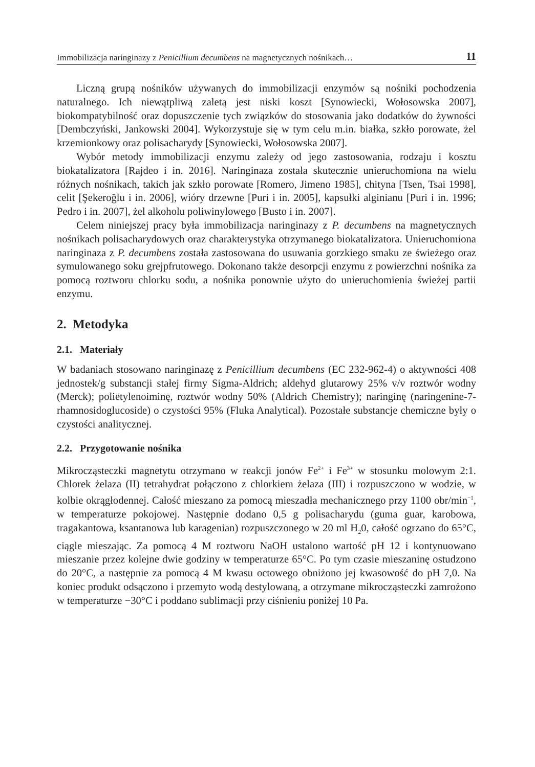Immobilizacja naringinazy z Penicillium decumbens na magnetycznych nośnikach… 11
Liczną grupą nośników używanych do immobilizacji enzymów są nośniki pochodzenia naturalnego. Ich niewątpliwą zaletą jest niski koszt [Synowiecki, Wołosowska 2007], biokompatybilność oraz dopuszczenie tych związków do stosowania jako dodatków do żywności [Dembczyński, Jankowski 2004]. Wykorzystuje się w tym celu m.in. białka, szkło porowate, żel krzemionkowy oraz polisacharydy [Synowiecki, Wołosowska 2007].
Wybór metody immobilizacji enzymu zależy od jego zastosowania, rodzaju i kosztu biokatalizatora [Rajdeo i in. 2016]. Naringinaza została skutecznie unieruchomiona na wielu różnych nośnikach, takich jak szkło porowate [Romero, Jimeno 1985], chityna [Tsen, Tsai 1998], celit [Şekeroğlu i in. 2006], wióry drzewne [Puri i in. 2005], kapsułki alginianu [Puri i in. 1996; Pedro i in. 2007], żel alkoholu poliwinylowego [Busto i in. 2007].
Celem niniejszej pracy była immobilizacja naringinazy z P. decumbens na magnetycznych nośnikach polisacharydowych oraz charakterystyka otrzymanego biokatalizatora. Unieruchomiona naringinaza z P. decumbens została zastosowana do usuwania gorzkiego smaku ze świeżego oraz symulowanego soku grejpfrutowego. Dokonano także desorpcji enzymu z powierzchni nośnika za pomocą roztworu chlorku sodu, a nośnika ponownie użyto do unieruchomienia świeżej partii enzymu.
2. Metodyka
2.1. Materiały
W badaniach stosowano naringinazę z Penicillium decumbens (EC 232-962-4) o aktywności 408 jednostek/g substancji stałej firmy Sigma-Aldrich; aldehyd glutarowy 25% v/v roztwór wodny (Merck); polietylenoiminę, roztwór wodny 50% (Aldrich Chemistry); naringinę (naringenine-7-rhamnosidoglucoside) o czystości 95% (Fluka Analytical). Pozostałe substancje chemiczne były o czystości analitycznej.
2.2. Przygotowanie nośnika
Mikrocząsteczki magnetytu otrzymano w reakcji jonów Fe<sup>2+</sup> i Fe<sup>3+</sup> w stosunku molowym 2:1. Chlorek żelaza (II) tetrahydrat połączono z chlorkiem żelaza (III) i rozpuszczono w wodzie, w kolbie okrągłodennej. Całość mieszano za pomocą mieszadła mechanicznego przy 1100 obr/min<sup>−1</sup>, w temperaturze pokojowej. Następnie dodano 0,5 g polisacharydu (guma guar, karobowa, tragakantowa, ksantanowa lub karagenian) rozpuszczonego w 20 ml H<sub>2</sub>0, całość ogrzano do 65°C, ciągle mieszając. Za pomocą 4 M roztworu NaOH ustalono wartość pH 12 i kontynuowano mieszanie przez kolejne dwie godziny w temperaturze 65°C. Po tym czasie mieszaninę ostudzono do 20°C, a następnie za pomocą 4 M kwasu octowego obniżono jej kwasowość do pH 7,0. Na koniec produkt odsączono i przemyto wodą destylowaną, a otrzymane mikrocząsteczki zamrożono w temperaturze −30°C i poddano sublimacji przy ciśnieniu poniżej 10 Pa.